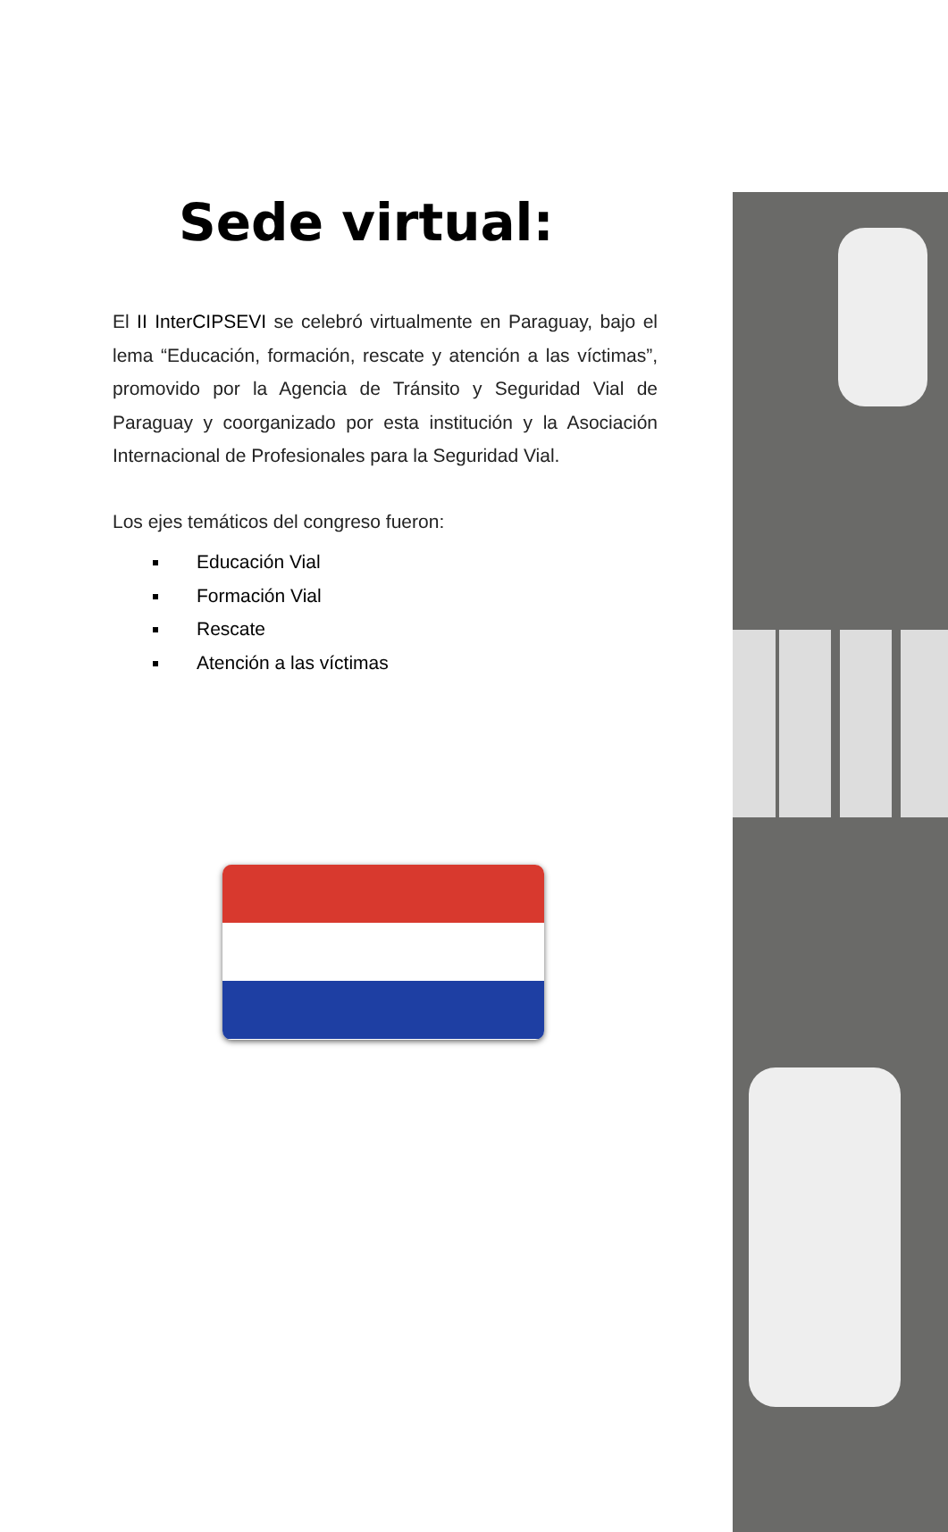Sede virtual:
El II InterCIPSEVI se celebró virtualmente en Paraguay, bajo el lema “Educación, formación, rescate y atención a las víctimas”, promovido por la Agencia de Tránsito y Seguridad Vial de Paraguay y coorganizado por esta institución y la Asociación Internacional de Profesionales para la Seguridad Vial.
Los ejes temáticos del congreso fueron:
Educación Vial
Formación Vial
Rescate
Atención a las víctimas